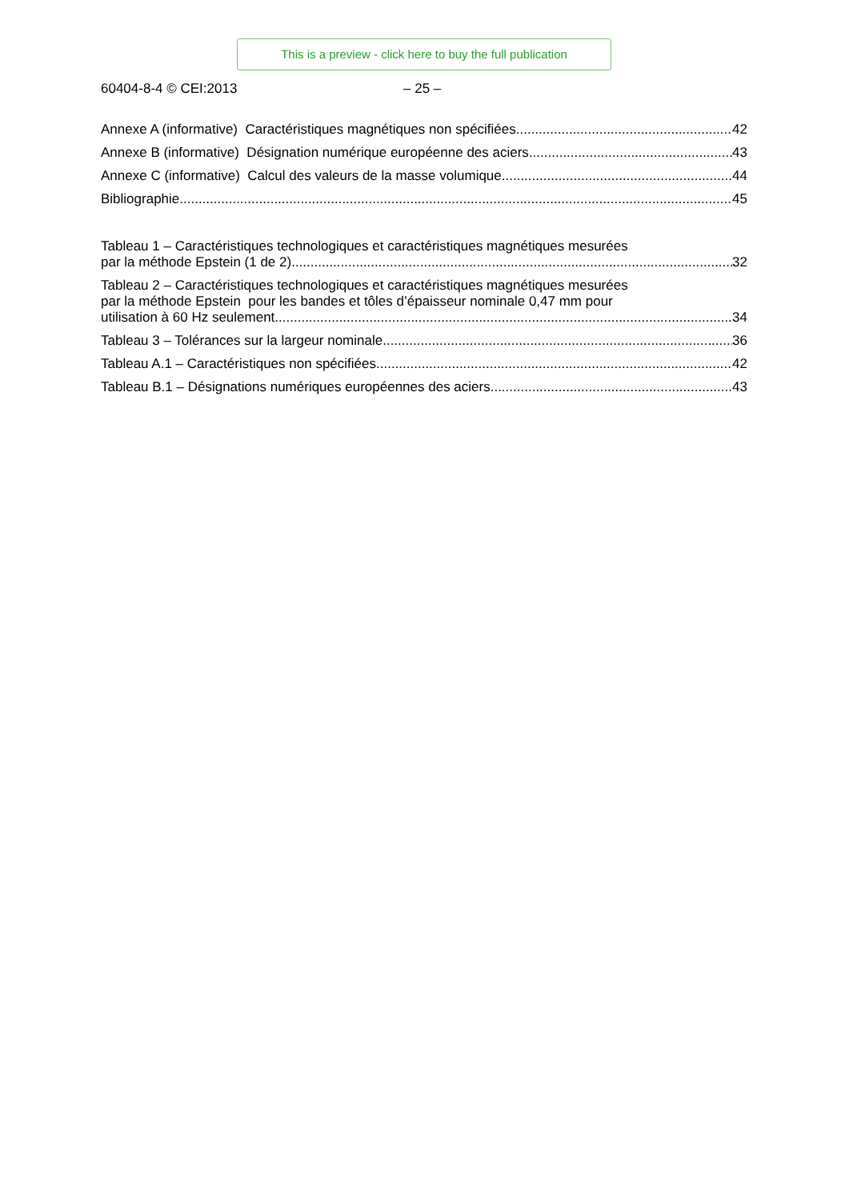This is a preview - click here to buy the full publication
60404-8-4 © CEI:2013 – 25 –
Annexe A (informative) Caractéristiques magnétiques non spécifiées 42
Annexe B (informative) Désignation numérique européenne des aciers 43
Annexe C (informative) Calcul des valeurs de la masse volumique 44
Bibliographie 45
Tableau 1 – Caractéristiques technologiques et caractéristiques magnétiques mesurées
par la méthode Epstein (1 de 2) 32
Tableau 2 – Caractéristiques technologiques et caractéristiques magnétiques mesurées
par la méthode Epstein pour les bandes et tôles d’épaisseur nominale 0,47 mm pour
utilisation à 60 Hz seulement 34
Tableau 3 – Tolérances sur la largeur nominale 36
Tableau A.1 – Caractéristiques non spécifiées 42
Tableau B.1 – Désignations numériques européennes des aciers 43